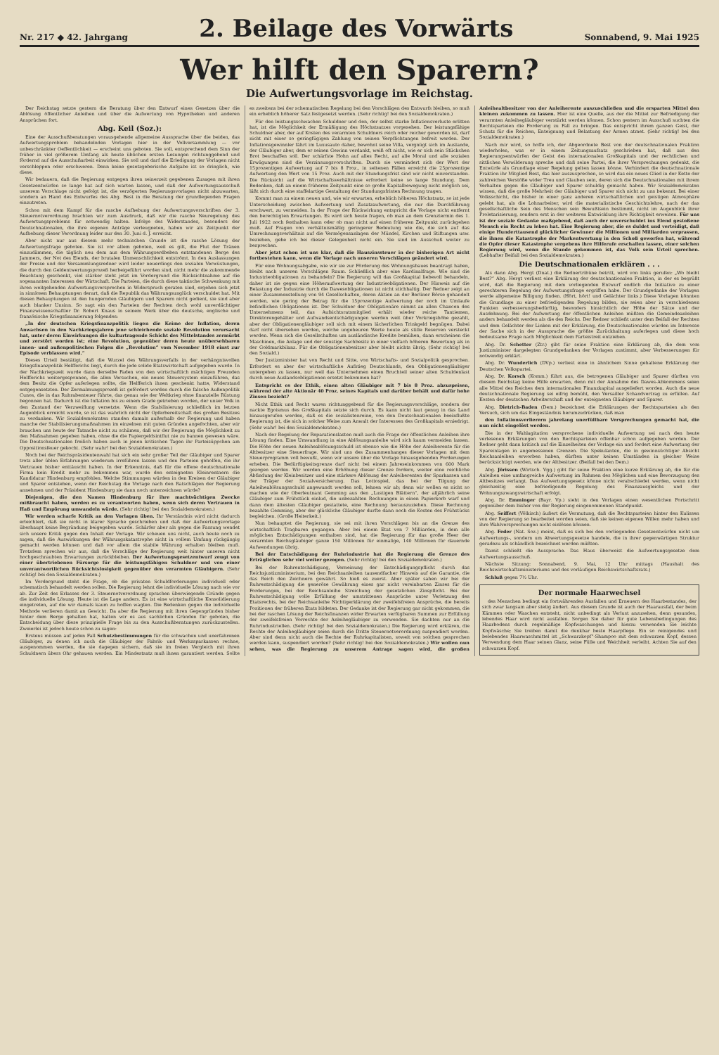Nr. 217 ◆ 42. Jahrgang 2. Beilage des Vorwärts Sonnabend, 9. Mai 1925
Wer hilft den Sparern?
Die Aufwertungsvorlage im Reichstag.
Der Reichstag setzte gestern die Beratung über den Entwurf eines Gesetzes über die Ablösung öffentlicher Anleihen und über die Aufwertung von Hypotheken und anderen Ansprüchen fort.
Abg. Keil (Soz.):
Eine der Ausschußberatungen vorausgehende allgemeine Aussprache über die beiden, das Aufwertungsproblem behandelnden Vorlagen hier in der Vollversammlung — vor unbeschränkter Oeffentlichkeit — erscheint uns geboten. Sie soll, entsprechend dem Sinn der früher in viel größerem Umfang als heute üblichen ersten Lesungen richtunggebend und fördernd auf die Ausschußarbeit einwirken. Sie soll und darf die Erledigung der Vorlagen nicht verschleppen oder erschweren. Denn keine gesetzgeberische Aufgabe ist so dringlich, wie diese.
Wir bedauern, daß die Regierung entgegen ihren seinerzeit gegebenen Zusagen mit ihren Gesetzentwürfen so lange hat auf sich warten lassen, und daß der Aufwertungsausschuß unserem Vorschlage nicht gefolgt ist, die verzögerten Regierungsvorlagen nicht abzuwarten, sondern an Hand des Entwurfes des Abg. Best in die Beratung der grundlegenden Fragen einzutreten.
Schon mit dem Kampf für die rasche Aufhebung der Aufwertungsvorschriften der 3. Steuernotverordnung brachten wir zum Ausdruck, daß wir die rasche Neuregelung des Aufwertungsproblems für notwendig halten. Infolge des Widerstandes, besonders der Deutschnationalen, die ihre eigenen Anträge verleugneten, haben wir als Zeitpunkt der Aufhebung dieser Verordnung leider nur den 30. Juni d. J. erreicht.
Aber nicht nur aus diesem mehr technischen Grunde ist die rasche Lösung der Aufwertungsfrage geboten. Sie ist vor allem geboten, weil es gilt, die Flut der Tränen einzudämmen, die täglich neu dem aus dem Währungserdbeben entstandenen Berge des Jammers, der Not des Elends, der brutalen Unmenschlichkeit entströmt. In den Auslassungen der Presse und der Versammlungsredner wird leider neuerdings den sozialen Verwüstungen, die durch den Geldentwertungsprozeß herbeigeführt worden sind, nicht mehr die zukommende Beachtung geschenkt, viel stärker steht jetzt im Vordergrund die Rücksichtnahme auf die sogenannten Interessen der Wirtschaft. Die Parteien, die durch diese taktische Schwenkung mit ihren weitgehenden Aufwertungsversprechen in Widerspruch geraten sind, ergehen sich jetzt in sinnlosen Behauptungen derart, daß die Republik das Währungsunglück verschuldet hat. Mit diesen Behauptungen ist den hungernden Gläubigern und Sparern nicht gedient, sie sind aber auch blanker Unsinn. So sagt ein den Parteien der Rechten doch wohl unverdächtiger Finanzwissenschaftler Dr. Robert Knaus in seinem Werk über die deutsche, englische und französische Kriegsfinanzierung folgendes:
„In der deutschen Kriegsfinanzpolitik liegen die Keime der Inflation, deren Anwachsen in den Nachkriegsjahren jene schleichende soziale Revolution verursacht hat, unter deren Einwirkungen die kulturtragende Schicht des Mittelstandes zermürbt und zerstört worden ist; eine Revolution, gegenüber deren heute unübersehbaren innen- und außenpolitischen Folgen die „Revolution“ vom November 1918 einst zur Episode verblassen wird.“
Dieses Urteil bestätigt, daß die Wurzel des Währungsverfalls in der verhängnisvollen Kriegsfinanzpolitik Helfferichs liegt, durch die jede solide Etatswirtschaft aufgegeben wurde. In der Nachkriegszeit wurde dann derselbe Faden von den wirtschaftlich mächtigen Freunden Helfferichs weitergesponnen, die allen Versuchen, ein neues Steuersystem einzuführen, das dem Besitz die Opfer auferlegen sollte, die Helfferich ihnen geschenkt hatte, Widerstand entgegensetzten. Der Zermalmungsprozeß ist gefördert worden durch die falsche Außenpolitik Cunos, die in das Ruhrabenteuer führte, das genau wie der Weltkrieg ohne finanzielle Rüstung begonnen hat. Dadurch ist die Inflation bis zu einem Grade getrieben worden, der unser Volk in den Zustand der Verzweiflung versetzte. Wenn die Stabilisierung schließlich im letzten Augenblick erreicht wurde, so ist das wahrlich nicht der Opferbereitschaft des großen Besitzes zu verdanken. Wir Sozialdemokraten standen damals außerhalb der Regierung und haben manche der Stabilisierungsmaßnahmen im einzelnen mit guten Gründen angefochten, aber wir brauchen uns heute der Tatsache nicht zu schämen, daß wir der Regierung die Möglichkeit zu den Maßnahmen gegeben haben, ohne die die Papiergeldsintflut nie zu bannen gewesen wäre. Die Deutschnationalen freilich haben auch in jenen kritischen Tagen ihr Parteisüppchen am Oppositionsfeuer gekocht. (Sehr wahr! bei den Sozialdemokraten.)
Noch bei der Reichspräsidentenwahl hat sich ein sehr großer Teil der Gläubiger und Sparer trotz aller üblen Erfahrungen wiederum irreführen lassen und den Parteien geholfen, die ihr Vertrauen bisher enttäuscht haben. In der Erkenntnis, daß für die offene deutschnationale Firma kein Kredit mehr zu bekommen war, wurde den enteigneten Kleinrentnern die Kandidatur Hindenburg empfohlen. Welche Stimmungen würden in den Kreisen der Gläubiger und Sparer entstehen, wenn der Reichstag die Vorlage nach den Ratschlägen der Regierung annehmen und der Präsident Hindenburg sie dann noch unterzeichnen würde?
Diejenigen, die den Namen Hindenburg für ihre machtsüchtigen Zwecke mißbraucht haben, werden es zu verantworten haben, wenn sich deren Vertrauen in Haß und Empörung umwandeln würde. (Sehr richtig! bei den Sozialdemokraten.)
Wir werden scharfe Kritik an den Vorlagen üben. Ihr Verständnis wird nicht dadurch erleichtert, daß sie nicht in klarer Sprache geschrieben und daß der Aufwertungsvorlage überhaupt keine Begründung beigegeben wurde. Schärfer aber als gegen die Fassung wendet sich unsere Kritik gegen den Inhalt der Vorlage. Wir scheuen uns nicht, auch heute noch zu sagen, daß die Auswirkungen der Währungskatastrophe nicht in vollem Umfang rückgängig gemacht werden können und daß vor allem die stabile Währung erhalten bleiben muß. Trotzdem sprechen wir aus, daß die Vorschläge der Regierung weit hinter unseren nicht hochgeschraubten Erwartungen zurückbleiben. Der Aufwertungsgesetzentwurf zeugt von einer übertriebenen Fürsorge für die leistungsfähigen Schuldner und von einer unverantwortlichen Rücksichtslosigkeit gegenüber den verarmten Gläubigern. (Sehr richtig! bei den Sozialdemokraten.)
Im Vordergrund steht die Frage, ob die privaten Schuldforderungen individuell oder schematisch behandelt werden sollen. Die Regierung lehnt die individuelle Lösung nach wie vor ab. Zur Zeit des Erlasses der 3. Steuernotverordnung sprachen überwiegende Gründe gegen die individuelle Lösung. Heute ist die Lage anders. Es ist eine wirtschaftliche Konsolidierung eingetreten, auf die wir damals kaum zu hoffen wagten. Die Bedenken gegen die individuelle Methode verlieren damit an Gewicht. Da aber die Regierung mit ihren Gegengründen bisher hinter dem Berge gehalten hat, halten wir es aus sachlichen Gründen für geboten, die Entscheidung über diese prinzipielle Frage bis zu den Ausschußberatungen zurückzustellen. Zweierlei ist jedoch heute schon zu sagen:
Erstens müssen auf jeden Fall Schutzbestimmungen für die schwachen und unerfahrenen Gläubiger, zu denen ich auch die Gläubiger der Fabrik- und Werkssparkassen rechne, ausgenommen werden, die sie dagegen sichern, daß sie im freien Vergleich mit ihren Schuldnern übers Ohr gehauen werden. Ein Mindestsatz muß ihnen garantiert werden. Sollte es zweitens bei der schematischen Regelung bei den Vorschlägen des Entwurfs bleiben, so muß ein erheblich höherer Satz festgesetzt werden. (Sehr richtig! bei den Sozialdemokraten.)
Für den leistungsschwachen Schuldner und den, der selbst starke Inflationsverluste erlitten hat, ist die Möglichkeit der Ermäßigung des Höchstsatzes vorgesehen. Der leistungsfähige Schuldner aber, der auf Kosten des verarmten Schuldners reich oder reicher geworden ist, darf nicht mit einer so geringfügigen Zahlung von seinen Verpflichtungen befreit werden. Der Inflationsgewinnler fährt im Luxusauto daher, bewohnt seine Villa, vergnügt sich im Auslande, der Gläubiger aber, dem er seinen Gewinn verdankt, weiß oft nicht, wie er sich sein Stückchen Brot beschaffen soll. Der schärfste Hohn auf alles Recht, auf alle Moral und alle sozialen Erwägungen sind die Verzinsungsvorschriften. Durch sie vermindert sich der Wert der 15prozentigen Aufwertung auf 7 bis 8 Proz., in seltenen Fällen erreicht die 25prozentige Aufwertung den Wert von 15 Proz. Auch mit der Stundungsfrist sind wir nicht einverstanden. Die Rücksicht auf die Wirtschaftsverhältnisse erfordert keine so lange Stundung. Dem Bedenken, daß an einem früheren Zeitpunkt eine so große Kapitalbewegung nicht möglich sei, läßt sich durch eine staffelartige Gestaltung der Stundungsfristen Rechnung tragen.
Kommt man zu einem neuen und, wie wir erwarten, erheblich höheren Höchstsatz, so ist jede Unterscheidung zwischen Aufwertung und Zusatzaufwertung, die nur die Durchführung erschwert, zu vermeiden. In der Frage der Rückwirkung entspricht die Vorlage nicht entfernt den berechtigten Erwartungen. Es wird sich heute fragen, ob man an dem Grenztermin des 1. Juli 1922 noch festhalten kann oder ob man nicht auf einen früheren Zeitpunkt zurückgehen muß. Auf Fragen von verhältnismäßig geringerer Bedeutung wie die, die sich auf das Umrechnungsverhältnis auf die Vermögensanlagen der Mündel, Kirchen und Stiftungen usw. beziehen, gehe ich bei dieser Gelegenheit nicht ein. Sie sind im Ausschuß weiter zu besprechen.
Aber jetzt schon ist uns klar, daß die Hauszinssteuer in der bisherigen Art nicht fortbestehen kann, wenn die Vorlage nach unseren Vorschlägen geändert wird.
Für eine Wohnungsabgabe, wie wir sie zur Förderung des Wohnungsbaues beantragt haben, bleibt nach unseren Vorschlägen Raum. Schließlich aber eine Kardinalfrage. Wie sind die Industrieobligationen zu behandeln? Die Regierung will das Großkapital liebevoll behandeln, daher ist sie gegen eine Höheraufwertung der Industrieobligationen. Der Hinweis auf die Belastung der Industrie durch die Dawesobligationen ist nicht stichhaltig. Der Redner zeigt an einer Zusammenstellung von 94 Gesellschaften, deren Aktien an der Berliner Börse gehandelt werden, wie gering der Betrag für die 15prozentige Aufwertung der noch im Umlaufe befindlichen Obligationen ist. Der Schuldner der Obligationäre nimmt an allen Chancen des Unternehmens teil, das Aufsichtsratsmitglied erhält wieder reiche Tantiemen, Direktorengehälter und Aufwandsentschädigungen werden weit über Vorkriegshöhe gezahlt, aber der Obligationengläubiger soll sich mit einem lächerlichen Trinkgeld begnügen. Dabei darf nicht übersehen werden, welche ungeheuren Werte heute als stille Reserven versteckt werden. Wenn sich die Gesellschaften um ausländische Kredite bemühen, dann erscheinen die Maschinen, die Anlage und der sonstige Sachbesitz in einer vielfach höheren Bewertung als in der Goldmarkbilanz. Für die Obligationenbesitzer aber bleibt nichts übrig. (Sehr richtig! bei den Soziald.)
Der Justizminister hat von Recht und Sitte, von Wirtschafts- und Sozialpolitik gesprochen. Erfordert es aber der wirtschaftliche Aufstieg Deutschlands, den Obligationengläubiger untergehen zu lassen, nur weil das Unternehmen einen Bruchteil seiner alten Schuldenlast durch neue Auslandsobligationen ersetzt bekommen hat?
Entspricht es der Ethik, einen alten Gläubiger mit 7 bis 8 Proz. abzuspeisen, während der alte Aktionär 40 Proz. seines Kapitals und darüber behält und dafür hohe Zinsen bezieht?
Nicht Ethik und Recht waren richtunggebend für die Regierungsvorschläge, sondern der nackte Egoismus des Großkapitals setzte sich durch. Es kann nicht laut genug in das Land hinausgerufen werden, daß es die sozialistenreine, von den Deutschnationalen beeinflußte Regierung ist, die sich in solcher Weise zum Anwalt der Interessen des Großkapitals erniedrigt. (Sehr wahr! bei den Sozialdemokraten.)
Nach der Regelung der Reparationslasten muß auch die Frage der öffentlichen Anleihen ihre Lösung finden. Eine Umwandlung in eine Ablösungsanleihe wird sich kaum vermeiden lassen. Die Höhe der neuen Anleiheablösungsschuld ist ebenso wie die Höhe der Anleiherente für die Altbesitzer eine Steuerfrage. Wir sind uns des Zusammenhanges dieser Vorlagen mit dem Steuerprogramm voll bewußt, wenn wir unsere über die Vorlage hinausgehenden Forderungen erheben. Die Bedürftigkeitsgrenze darf nicht bei einem Jahreseinkommen von 600 Mark gezogen werden. Wir werden eine Erhöhung dieser Grenze fordern, weiter eine reichliche Abfindung der Kleinbesitzer und eine stärkere Ablösung der Anleiherenten der Sparkassen und der Träger der Sozialversicherung. Das Lottospiel, das bei der Tilgung der Anleiheablösungsschuld angewandt werden soll, lehnen wir ab; denn wir wollen es nicht so machen wie der Oberleutnant Gemming aus den „Lustigen Blättern“, der alljährlich seine Gläubiger zum Frühstück einlud, die unbezahlten Rechnungen in einen Papierkorb warf und dann dem ältesten Gläubiger gestattete, eine Rechnung herauszuziehen. Diese Rechnung bezahlte Gemming, aber der glückliche Gläubiger durfte dann noch die Kosten des Frühstücks begleichen. (Große Heiterkeit.)
Nun behauptet die Regierung, sie sei mit ihren Vorschlägen bis an die Grenze des wirtschaftlich Tragbaren gegangen. Aber bei einem Etat von 7 Milliarden, in dem alle möglichen Entschädigungen enthalten sind, hat die Regierung für das große Heer der verarmten Reichsgläubiger ganze 150 Millionen für einmalige, 140 Millionen für dauernde Aufwendungen übrig.
Bei der Entschädigung der Ruhrindustrie hat die Regierung die Grenze des Erträglichen sehr viel weiter gezogen. (Sehr richtig! bei den Sozialdemokraten.)
Bei der Ruhrentschädigung, Verneinung der Entschädigungspflicht durch das Reichsjustizministerium, bei den Reichsanleihen tausendfacher Hinweis auf die Garantie, die das Reich den Zeichnern gewährt. So hieß es zuerst. Aber später sahen wir bei der Ruhrentschädigung die generöse Gewährung eines gar nicht vereinbarten Zinses für die Forderungen, bei der Reichsanleihe Streichung der gesetzlichen Zinspflicht. Bei der Ruhrentschädigung volle Erfüllung der umstrittenen Ansprüche unter Verletzung des Etatsrechts, bei der Reichsanleihe Nichtigerklärung der zweifelsfreien Ansprüche, die bereits Positionen der früheren Etats bildeten. Der Gedanke ist der Regierung gar nicht gekommen, die bei der raschen Lösung der Reichsfinanzen wider Erwarten verfügbaren Summen zur Erfüllung der zweifelsfreien Vorrechte der Anleihegläubiger zu verwenden. Sie dachten nur an die Ruhrindustriellen. (Sehr richtig! bei den Sozialdemokraten.) Die Regierung wird erklären, die Rechte der Anleihegläubiger seien durch die Dritte Steuernotverordnung suspendiert worden. Aber sind denn nicht auch die Rechte der Ruhrkapitalisten, soweit von solchen gesprochen werden kann, suspendiert worden? (Sehr richtig! bei den Sozialdemokraten.) Wir wollen nun sehen, was die Regierung zu unserem Antrage sagen wird, die großen Anleihealtbesitzer von der Anleiherente auszuschließen und die ersparten Mittel den kleinen zukommen zu lassen. Hier ist eine Quelle, aus der die Mittel zur Befriedigung der verarmten Anleihegläubiger verstärkt werden können. Schon gestern im Ausschuß suchten die Rechtsparteien die Forderung zu Fall zu bringen. Das entspricht ihrem ganzen Geist, der Schutz für die Reichen, Enteignung und Belastung der Armen atmet. (Sehr richtig! bei den Sozialdemokraten.)
Nach mir wird, so hoffe ich, der Abgeordnete Best von der deutschnationalen Fraktion wiederholen, was er in einem Zeitungsaufsatz geschrieben hat, daß aus den Regierungsentwürfen der Geist des internationalen Großkapitals und der rechtlichen und sittlichen Verwilderung spreche und daß seine Partei, die ihrer Versprechungen gedenkt, die Entwürfe als Grundlage einer Regelung gelten lassen könne. Verhindert die deutschnationale Fraktion ihr Mitglied Best, das hier auszusprechen, so wird das ein neues Glied in der Kette der zahlreichen Verstöße wider Treu und Glauben sein, deren sich die Deutschnationalen mit ihrem Verhalten gegen die Gläubiger und Sparer schuldig gemacht haben. Wir Sozialdemokraten wissen, daß die große Mehrheit der Gläubiger und Sparer sich nicht zu uns bekennt. Bei einer Volksschicht, die bisher in einer ganz anderen wirtschaftlichen und geistigen Atmosphäre gelebt hat, als die Lohnarbeiter, wird die materialistische Geschichtslehre, nach der das gesellschaftliche Sein des Menschen sein Bewußtsein bestimmt, nicht im Augenblick ihrer Proletarisierung, sondern erst in der weiteren Entwicklung ihre Richtigkeit erweisen. Für uns ist der soziale Gedanke maßgebend, daß auch der unverschuldet ins Elend gestoßene Mensch ein Recht zu leben hat. Eine Regierung aber, die es duldet und verteidigt, daß einige Hunderttausend glücklicher Gewinner die Millionen und Milliarden verprassen, die ihnen die Katastrophe der Markentwertung in den Schoß geworfen hat, während die Opfer dieser Katastrophe vergebens ihre Hilferufe erschallen lassen, einer solchen Regierung wird, wenn die Stunde gekommen ist, das Volk sein Urteil sprechen. (Lebhafter Beifall bei den Sozialdemokraten.)
Die Deutschnationalen erklären . . .
Als dann Abg. Hergt (Dnat.) die Rednertribüne betritt, wird von links gerufen: „Wo bleibt Best?“ Abg. Hergt verliest eine Erklärung der deutschnationalen Fraktion, in der es begrüßt wird, daß die Regierung mit dem vorliegenden Entwurf endlich die Initiative zu einer gerechteren Regelung der Aufwertungsfrage ergriffen habe. Der Grundgedanke der Vorlagen werde allgemeine Billigung finden. (Hört, hört! und Gelächter links.) Diese Vorlagen könnten die Grundlage zu einer befriedigenden Regelung bilden, sie seien aber in verschiedenen Punkten verbesserungsbedürftig, besonders hinsichtlich der Höhe der Sätze und der Ausdehnung. Bei der Aufwertung der öffentlichen Anleihen müßten die Gemeindeanleihen anders behandelt werden als die des Reichs. Der Redner schließt unter dem Beifall der Rechten und dem Gelächter der Linken mit der Erklärung, die Deutschnationalen würden im Interesse der Sache sich in der Aussprache die größte Zurückhaltung auferlegen und diese hoch bedeutsame Frage nach Möglichkeit dem Parteistreit entziehen.
Abg. Dr. Schetter (Ztr.) gibt für seine Fraktion eine Erklärung ab, die dem vom Justizminister dargelegten Grundgedanken der Vorlagen zustimmt, aber Verbesserungen für notwendig erklärt.
Abg. Dr. Wunderlich (DVp.) verliest eine in ähnlichem Sinne gehaltene Erklärung der Deutschen Volkspartei.
Abg. Dr. Korsch (Komm.) führt aus, die betrogenen Gläubiger und Sparer dürften von diesem Reichstag keine Hilfe erwarten, denn mit der Annahme des Dawes-Abkommens seien alle Mittel des Reiches dem internationalen Finanzkapital ausgeliefert worden. Auch die neue deutschnationale Regierung sei eifrig bemüht, den Versailler Schandvertrag zu erfüllen. Auf Kosten der deutschen Arbeiterschaft und der enteigneten Gläubiger und Sparer.
Abg. Dietrich-Baden (Dem.) bezeichnet die Erklärungen der Rechtsparteien als den Versuch, sich um das Eingeständnis herumzudrücken, daß man
den Inflationsverlierern jahrelang unerfüllbare Versprechungen gemacht hat, die nun nicht eingelöst werden.
Die in der Wahlagitation versprochene individuelle Aufwertung sei nach den heute verlesenen Erklärungen von den Rechtsparteien offenbar schon aufgegeben worden. Der Redner geht dann kritisch auf die Einzelheiten der Vorlage ein und fordert eine Aufwertung der Spareinlagen in angemessenen Grenzen. Die Spekulanten, die in gewinnsüchtiger Absicht Reichsanleihen erworben haben, dürften unter keinen Umständen in gleicher Weise berücksichtigt werden, wie der Altbesitzer. (Beifall bei den Dem.)
Abg. Jörissen (Wirtsch. Vgg.) gibt für seine Fraktion eine kurze Erklärung ab, die für die Anleihen eine umfangreiche Aufwertung im Rahmen des Möglichen und eine Bevorzugung des Altbesitzes verlangt. Das Aufwertungsgesetz könne nicht verabschiedet werden, wenn nicht gleichzeitig eine befriedigende Regelung des Finanzausgleichs und der Wohnungszwangswirtschaft erfolgt.
Abg. Dr. Emminger (Bayr. Vp.) sieht in den Vorlagen einen wesentlichen Fortschritt gegenüber dem bisher von der Regierung eingenommenen Standpunkt.
Abg. Seiffert (Völkisch) äußert die Vermutung, daß die Rechtsparteien hinter den Kulissen von der Regierung so bearbeitet worden seien, daß sie keinen eigenen Willen mehr haben und ihre Wahlversprechungen nicht einlösen können.
Abg. Feder (Nat. Soz.) meint, daß es sich bei den vorliegenden Gesetzentwürfen nicht um Aufwertungs-, sondern um Abwertungsgesetze handele, die in ihrer gegenwärtigen Struktur geradezu als schändlich bezeichnet werden müßten.
Damit schließt die Aussprache. Das Haus überweist die Aufwertungsgesetze dem Aufwertungsausschuß.
Nächste Sitzung: Sonnabend, 9. Mai, 12 Uhr mittags (Haushalt des Reichswirtschaftsministeriums und des vorläufigen Reichswirtschaftsrats.)
Schluß gegen 7½ Uhr.
Der normale Haarwechsel
des Menschen bedingt ein fortwährendes Ausfallen und Erneuern des Haarbestandes, der sich zwar langsam aber stetig ändert. Aus diesem Grunde ist auch der Haarausfall, der beim Kämmen oder Waschen entsteht, nicht unbedingt als Verlust anzusehen, denn gesundes, lebendes Haar wird nicht ausfallen. Sorgen Sie daher für gute Lebensbedingungen des Haarbodens durch regelmäßige Kopfwaschungen und hierzu verwenden Sie leichte Kopfwäsche; Sie treiben damit die denkbar beste Haarpflege. Ein so reinigendes und belebendes Haarwaschmittel ist „Schwarzkopf“-Shampoo mit dem schwarzen Kopf, dessen Verwendung dem Haar seinen Glanz, seine Fülle und Weichheit verleiht. Achten Sie auf den schwarzen Kopf.